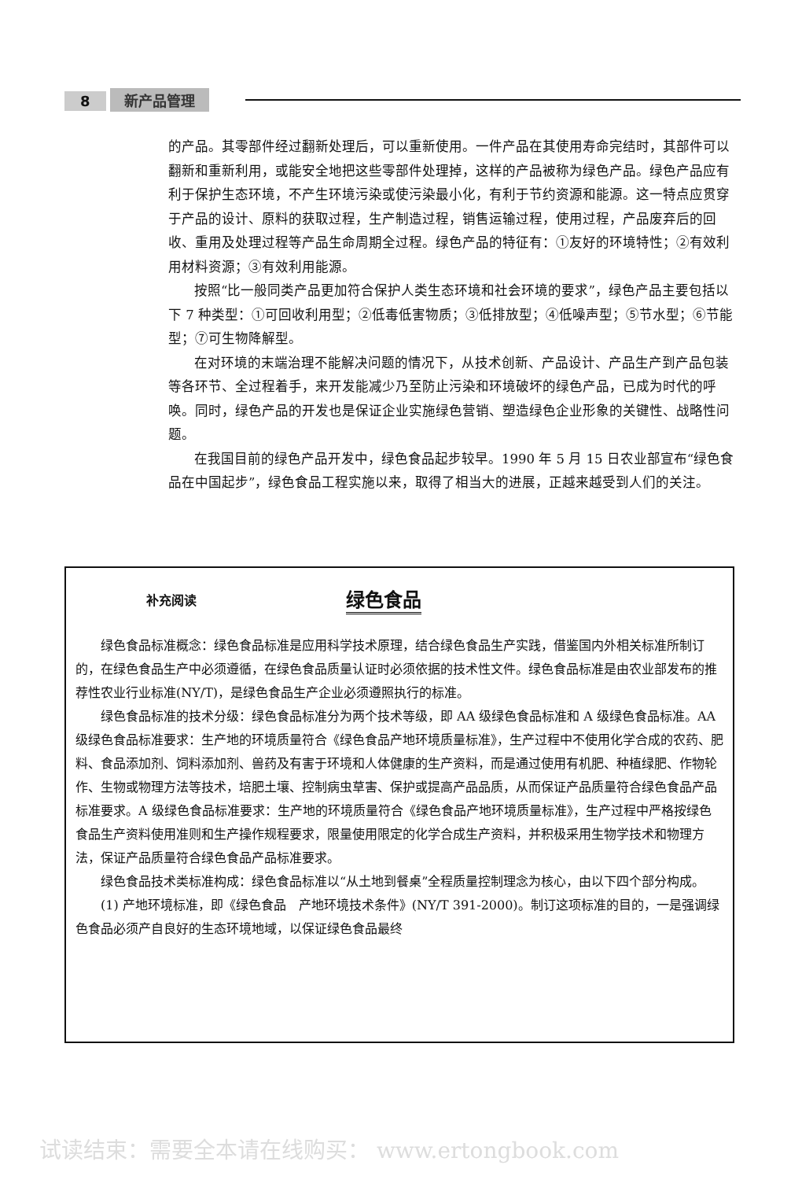8 新产品管理
的产品。其零部件经过翻新处理后，可以重新使用。一件产品在其使用寿命完结时，其部件可以翻新和重新利用，或能安全地把这些零部件处理掉，这样的产品被称为绿色产品。绿色产品应有利于保护生态环境，不产生环境污染或使污染最小化，有利于节约资源和能源。这一特点应贯穿于产品的设计、原料的获取过程，生产制造过程，销售运输过程，使用过程，产品废弃后的回收、重用及处理过程等产品生命周期全过程。绿色产品的特征有：①友好的环境特性；②有效利用材料资源；③有效利用能源。
按照“比一般同类产品更加符合保护人类生态环境和社会环境的要求”，绿色产品主要包括以下 7 种类型：①可回收利用型；②低毒低害物质；③低排放型；④低噪声型；⑤节水型；⑥节能型；⑦可生物降解型。
在对环境的末端治理不能解决问题的情况下，从技术创新、产品设计、产品生产到产品包装等各环节、全过程着手，来开发能减少乃至防止污染和环境破坏的绿色产品，已成为时代的呼唤。同时，绿色产品的开发也是保证企业实施绿色营销、塑造绿色企业形象的关键性、战略性问题。
在我国目前的绿色产品开发中，绿色食品起步较早。1990 年 5 月 15 日农业部宣布“绿色食品在中国起步”，绿色食品工程实施以来，取得了相当大的进展，正越来越受到人们的关注。
补充阅读 绿色食品
绿色食品标准概念：绿色食品标准是应用科学技术原理，结合绿色食品生产实践，借鉴国内外相关标准所制订的，在绿色食品生产中必须遵循，在绿色食品质量认证时必须依据的技术性文件。绿色食品标准是由农业部发布的推荐性农业行业标准(NY/T)，是绿色食品生产企业必须遵照执行的标准。
绿色食品标准的技术分级：绿色食品标准分为两个技术等级，即 AA 级绿色食品标准和 A 级绿色食品标准。AA 级绿色食品标准要求：生产地的环境质量符合《绿色食品产地环境质量标准》，生产过程中不使用化学合成的农药、肥料、食品添加剂、饲料添加剂、兽药及有害于环境和人体健康的生产资料，而是通过使用有机肥、种植绿肥、作物轮作、生物或物理方法等技术，培肥土壤、控制病虫草害、保护或提高产品品质，从而保证产品质量符合绿色食品产品标准要求。A 级绿色食品标准要求：生产地的环境质量符合《绿色食品产地环境质量标准》，生产过程中严格按绿色食品生产资料使用准则和生产操作规程要求，限量使用限定的化学合成生产资料，并积极采用生物学技术和物理方法，保证产品质量符合绿色食品产品标准要求。
绿色食品技术类标准构成：绿色食品标准以“从土地到餐桌”全程质量控制理念为核心，由以下四个部分构成。
(1) 产地环境标准，即《绿色食品　产地环境技术条件》(NY/T 391-2000)。制订这项标准的目的，一是强调绿色食品必须产自良好的生态环境地域，以保证绿色食品最终
试读结束：需要全本请在线购买： www.ertongbook.com